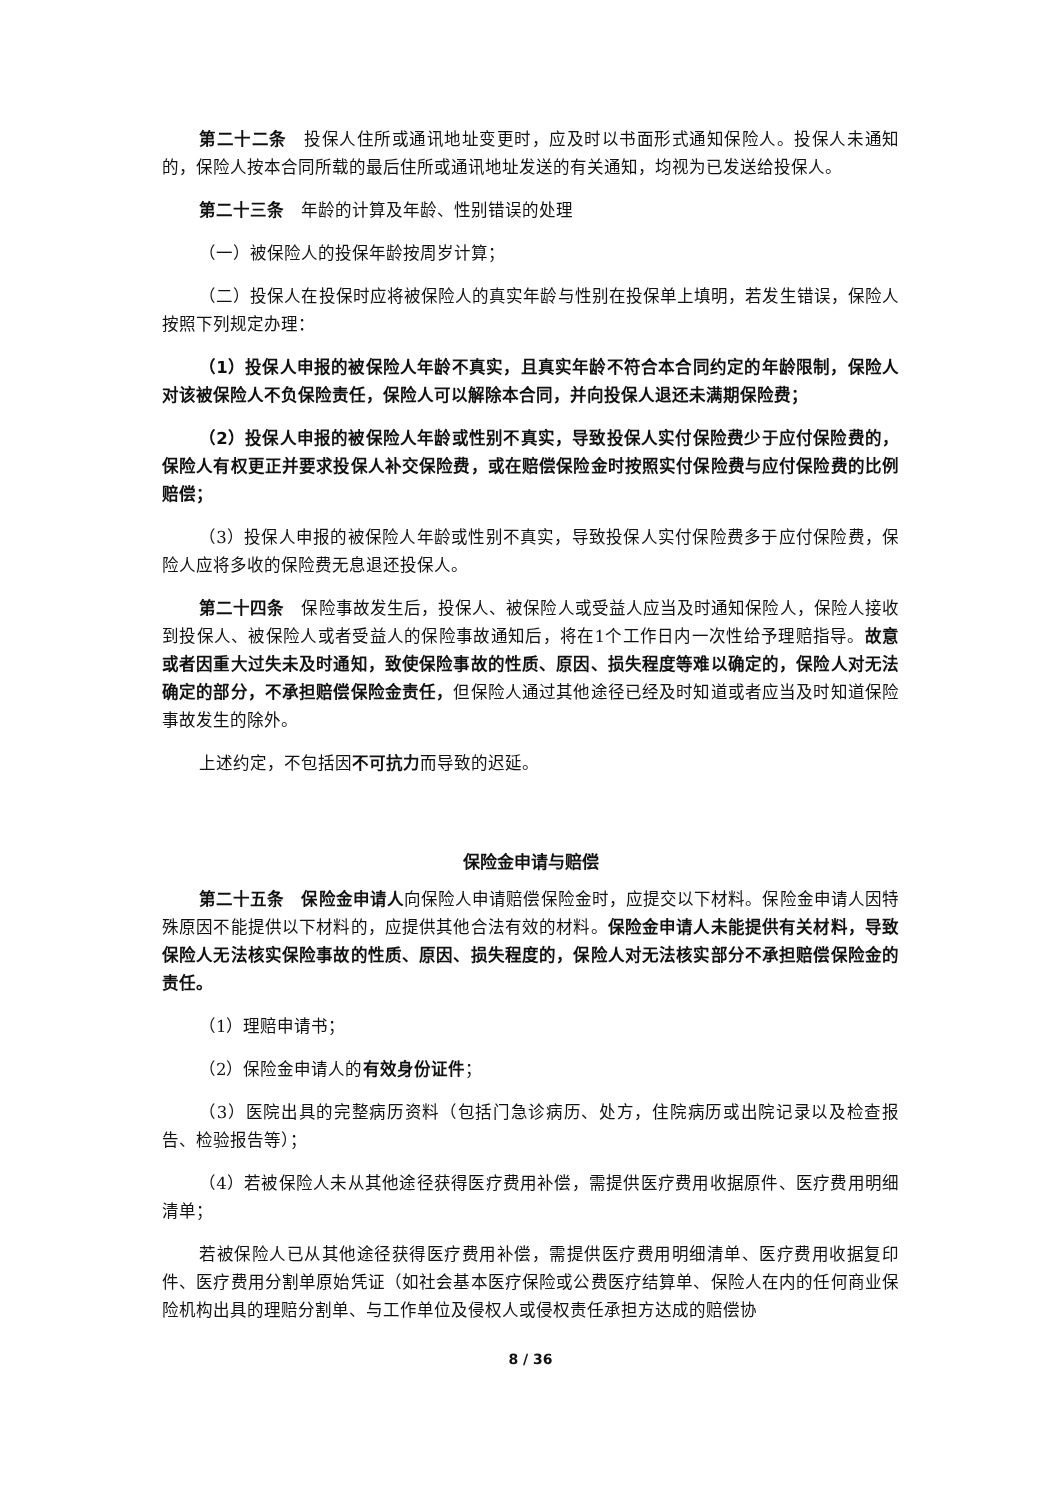第二十二条　投保人住所或通讯地址变更时，应及时以书面形式通知保险人。投保人未通知的，保险人按本合同所载的最后住所或通讯地址发送的有关通知，均视为已发送给投保人。
第二十三条　年龄的计算及年龄、性别错误的处理
（一）被保险人的投保年龄按周岁计算；
（二）投保人在投保时应将被保险人的真实年龄与性别在投保单上填明，若发生错误，保险人按照下列规定办理：
（1）投保人申报的被保险人年龄不真实，且真实年龄不符合本合同约定的年龄限制，保险人对该被保险人不负保险责任，保险人可以解除本合同，并向投保人退还未满期保险费；
（2）投保人申报的被保险人年龄或性别不真实，导致投保人实付保险费少于应付保险费的，保险人有权更正并要求投保人补交保险费，或在赔偿保险金时按照实付保险费与应付保险费的比例赔偿；
（3）投保人申报的被保险人年龄或性别不真实，导致投保人实付保险费多于应付保险费，保险人应将多收的保险费无息退还投保人。
第二十四条　保险事故发生后，投保人、被保险人或受益人应当及时通知保险人，保险人接收到投保人、被保险人或者受益人的保险事故通知后，将在1个工作日内一次性给予理赔指导。故意或者因重大过失未及时通知，致使保险事故的性质、原因、损失程度等难以确定的，保险人对无法确定的部分，不承担赔偿保险金责任，但保险人通过其他途径已经及时知道或者应当及时知道保险事故发生的除外。
上述约定，不包括因不可抗力而导致的迟延。
保险金申请与赔偿
第二十五条　保险金申请人向保险人申请赔偿保险金时，应提交以下材料。保险金申请人因特殊原因不能提供以下材料的，应提供其他合法有效的材料。保险金申请人未能提供有关材料，导致保险人无法核实保险事故的性质、原因、损失程度的，保险人对无法核实部分不承担赔偿保险金的责任。
（1）理赔申请书；
（2）保险金申请人的有效身份证件；
（3）医院出具的完整病历资料（包括门急诊病历、处方，住院病历或出院记录以及检查报告、检验报告等）；
（4）若被保险人未从其他途径获得医疗费用补偿，需提供医疗费用收据原件、医疗费用明细清单；
若被保险人已从其他途径获得医疗费用补偿，需提供医疗费用明细清单、医疗费用收据复印件、医疗费用分割单原始凭证（如社会基本医疗保险或公费医疗结算单、保险人在内的任何商业保险机构出具的理赔分割单、与工作单位及侵权人或侵权责任承担方达成的赔偿协
8 / 36